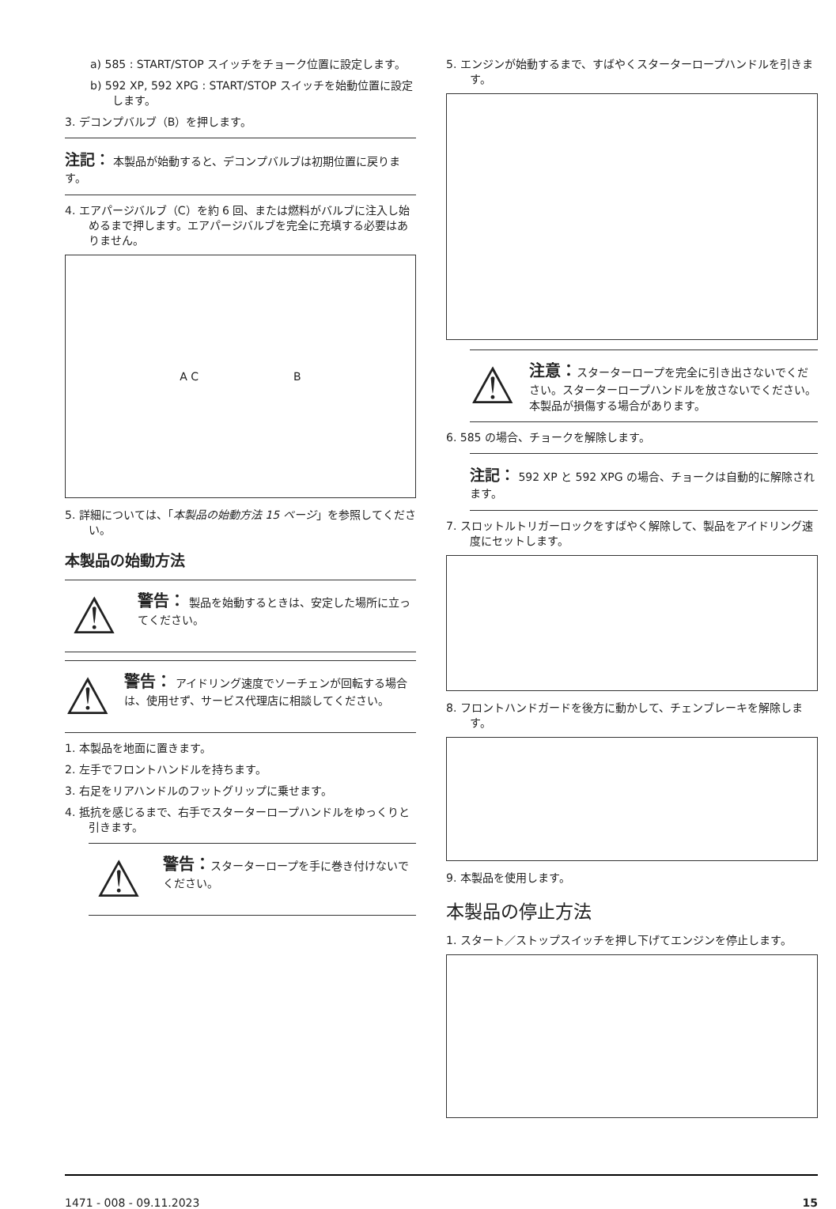a) 585 : START/STOP スイッチをチョーク位置に設定します。
b) 592 XP, 592 XPG : START/STOP スイッチを始動位置に設定します。
3. デコンプバルブ（B）を押します。
注記： 本製品が始動すると、デコンプバルブは初期位置に戻ります。
4. エアパージバルブ（C）を約 6 回、または燃料がバルブに注入し始めるまで押します。エアパージバルブを完全に充填する必要はありません。
A C B
5. 詳細については、「本製品の始動方法 15 ページ」を参照してください。
本製品の始動方法
⚠
警告： 製品を始動するときは、安定した場所に立ってください。
⚠
警告： アイドリング速度でソーチェンが回転する場合は、使用せず、サービス代理店に相談してください。
1. 本製品を地面に置きます。
2. 左手でフロントハンドルを持ちます。
3. 右足をリアハンドルのフットグリップに乗せます。
4. 抵抗を感じるまで、右手でスターターロープハンドルをゆっくりと引きます。
⚠
警告：スターターロープを手に巻き付けないでください。
5. エンジンが始動するまで、すばやくスターターロープハンドルを引きます。
⚠
注意：スターターロープを完全に引き出さないでください。スターターロープハンドルを放さないでください。本製品が損傷する場合があります。
6. 585 の場合、チョークを解除します。
注記： 592 XP と 592 XPG の場合、チョークは自動的に解除されます。
7. スロットルトリガーロックをすばやく解除して、製品をアイドリング速度にセットします。
8. フロントハンドガードを後方に動かして、チェンブレーキを解除します。
9. 本製品を使用します。
本製品の停止方法
1. スタート／ストップスイッチを押し下げてエンジンを停止します。
1471 - 008 - 09.11.2023 15